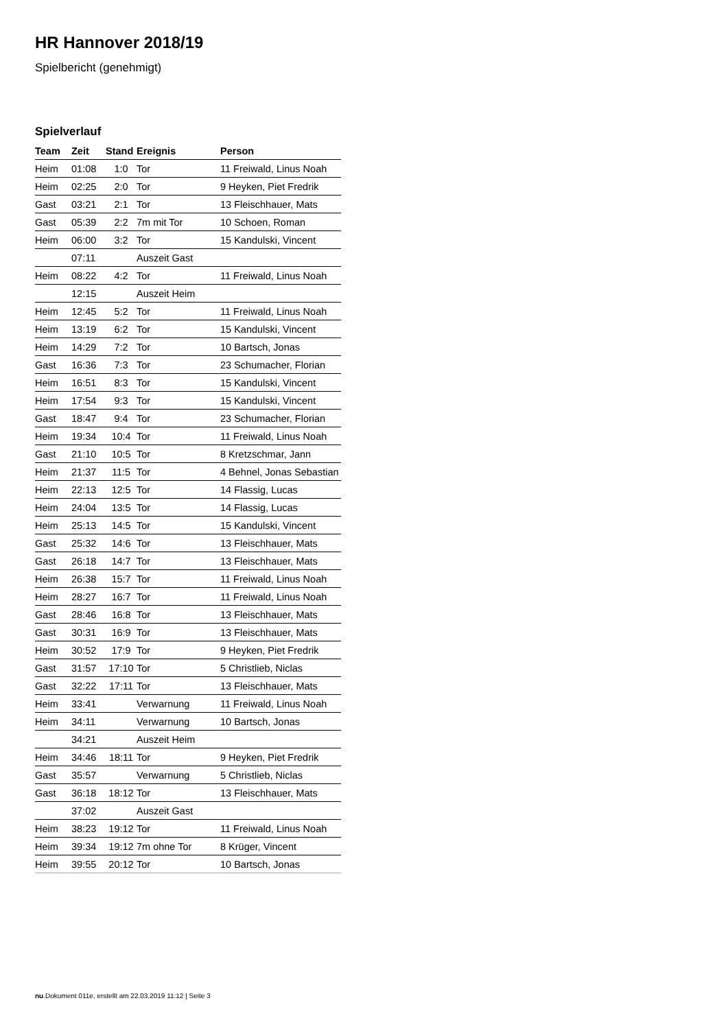HR Hannover 2018/19
Spielbericht (genehmigt)
Spielverlauf
| Team | Zeit | Stand | Ereignis | Person |
| --- | --- | --- | --- | --- |
| Heim | 01:08 | 1:0 | Tor | 11 Freiwald, Linus Noah |
| Heim | 02:25 | 2:0 | Tor | 9 Heyken, Piet Fredrik |
| Gast | 03:21 | 2:1 | Tor | 13 Fleischhauer, Mats |
| Gast | 05:39 | 2:2 | 7m mit Tor | 10 Schoen, Roman |
| Heim | 06:00 | 3:2 | Tor | 15 Kandulski, Vincent |
| | 07:11 | | Auszeit Gast | |
| Heim | 08:22 | 4:2 | Tor | 11 Freiwald, Linus Noah |
| | 12:15 | | Auszeit Heim | |
| Heim | 12:45 | 5:2 | Tor | 11 Freiwald, Linus Noah |
| Heim | 13:19 | 6:2 | Tor | 15 Kandulski, Vincent |
| Heim | 14:29 | 7:2 | Tor | 10 Bartsch, Jonas |
| Gast | 16:36 | 7:3 | Tor | 23 Schumacher, Florian |
| Heim | 16:51 | 8:3 | Tor | 15 Kandulski, Vincent |
| Heim | 17:54 | 9:3 | Tor | 15 Kandulski, Vincent |
| Gast | 18:47 | 9:4 | Tor | 23 Schumacher, Florian |
| Heim | 19:34 | 10:4 | Tor | 11 Freiwald, Linus Noah |
| Gast | 21:10 | 10:5 | Tor | 8 Kretzschmar, Jann |
| Heim | 21:37 | 11:5 | Tor | 4 Behnel, Jonas Sebastian |
| Heim | 22:13 | 12:5 | Tor | 14 Flassig, Lucas |
| Heim | 24:04 | 13:5 | Tor | 14 Flassig, Lucas |
| Heim | 25:13 | 14:5 | Tor | 15 Kandulski, Vincent |
| Gast | 25:32 | 14:6 | Tor | 13 Fleischhauer, Mats |
| Gast | 26:18 | 14:7 | Tor | 13 Fleischhauer, Mats |
| Heim | 26:38 | 15:7 | Tor | 11 Freiwald, Linus Noah |
| Heim | 28:27 | 16:7 | Tor | 11 Freiwald, Linus Noah |
| Gast | 28:46 | 16:8 | Tor | 13 Fleischhauer, Mats |
| Gast | 30:31 | 16:9 | Tor | 13 Fleischhauer, Mats |
| Heim | 30:52 | 17:9 | Tor | 9 Heyken, Piet Fredrik |
| Gast | 31:57 | 17:10 | Tor | 5 Christlieb, Niclas |
| Gast | 32:22 | 17:11 | Tor | 13 Fleischhauer, Mats |
| Heim | 33:41 | | Verwarnung | 11 Freiwald, Linus Noah |
| Heim | 34:11 | | Verwarnung | 10 Bartsch, Jonas |
| | 34:21 | | Auszeit Heim | |
| Heim | 34:46 | 18:11 | Tor | 9 Heyken, Piet Fredrik |
| Gast | 35:57 | | Verwarnung | 5 Christlieb, Niclas |
| Gast | 36:18 | 18:12 | Tor | 13 Fleischhauer, Mats |
| | 37:02 | | Auszeit Gast | |
| Heim | 38:23 | 19:12 | Tor | 11 Freiwald, Linus Noah |
| Heim | 39:34 | 19:12 | 7m ohne Tor | 8 Krüger, Vincent |
| Heim | 39:55 | 20:12 | Tor | 10 Bartsch, Jonas |
nu.Dokument 011e, erstellt am 22.03.2019 11:12 | Seite 3